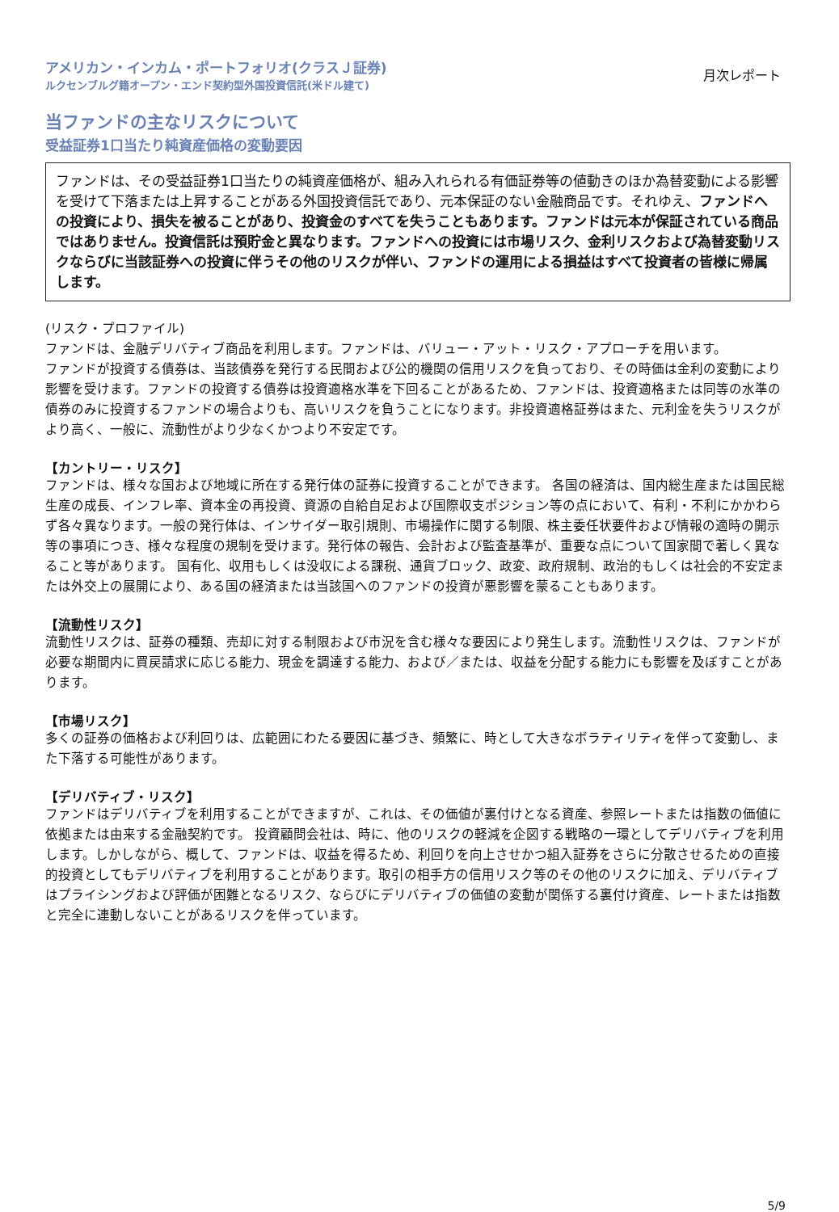アメリカン・インカム・ポートフォリオ(クラスＪ証券)
ルクセンブルグ籍オープン・エンド契約型外国投資信託(米ドル建て)
月次レポート
当ファンドの主なリスクについて
受益証券1口当たり純資産価格の変動要因
ファンドは、その受益証券1口当たりの純資産価格が、組み入れられる有価証券等の値動きのほか為替変動による影響を受けて下落または上昇することがある外国投資信託であり、元本保証のない金融商品です。それゆえ、ファンドへの投資により、損失を被ることがあり、投資金のすべてを失うこともあります。ファンドは元本が保証されている商品ではありません。投資信託は預貯金と異なります。ファンドへの投資には市場リスク、金利リスクおよび為替変動リスクならびに当該証券への投資に伴うその他のリスクが伴い、ファンドの運用による損益はすべて投資者の皆様に帰属します。
(リスク・プロファイル)
ファンドは、金融デリバティブ商品を利用します。ファンドは、バリュー・アット・リスク・アプローチを用います。
ファンドが投資する債券は、当該債券を発行する民間および公的機関の信用リスクを負っており、その時価は金利の変動により影響を受けます。ファンドの投資する債券は投資適格水準を下回ることがあるため、ファンドは、投資適格または同等の水準の債券のみに投資するファンドの場合よりも、高いリスクを負うことになります。非投資適格証券はまた、元利金を失うリスクがより高く、一般に、流動性がより少なくかつより不安定です。
【カントリー・リスク】
ファンドは、様々な国および地域に所在する発行体の証券に投資することができます。 各国の経済は、国内総生産または国民総生産の成長、インフレ率、資本金の再投資、資源の自給自足および国際収支ポジション等の点において、有利・不利にかかわらず各々異なります。一般の発行体は、インサイダー取引規則、市場操作に関する制限、株主委任状要件および情報の適時の開示等の事項につき、様々な程度の規制を受けます。発行体の報告、会計および監査基準が、重要な点について国家間で著しく異なること等があります。 国有化、収用もしくは没収による課税、通貨ブロック、政変、政府規制、政治的もしくは社会的不安定または外交上の展開により、ある国の経済または当該国へのファンドの投資が悪影響を蒙ることもあります。
【流動性リスク】
流動性リスクは、証券の種類、売却に対する制限および市況を含む様々な要因により発生します。流動性リスクは、ファンドが必要な期間内に買戻請求に応じる能力、現金を調達する能力、および／または、収益を分配する能力にも影響を及ぼすことがあります。
【市場リスク】
多くの証券の価格および利回りは、広範囲にわたる要因に基づき、頻繁に、時として大きなボラティリティを伴って変動し、また下落する可能性があります。
【デリバティブ・リスク】
ファンドはデリバティブを利用することができますが、これは、その価値が裏付けとなる資産、参照レートまたは指数の価値に依拠または由来する金融契約です。 投資顧問会社は、時に、他のリスクの軽減を企図する戦略の一環としてデリバティブを利用します。しかしながら、概して、ファンドは、収益を得るため、利回りを向上させかつ組入証券をさらに分散させるための直接的投資としてもデリバティブを利用することがあります。取引の相手方の信用リスク等のその他のリスクに加え、デリバティブはプライシングおよび評価が困難となるリスク、ならびにデリバティブの価値の変動が関係する裏付け資産、レートまたは指数と完全に連動しないことがあるリスクを伴っています。
5/9